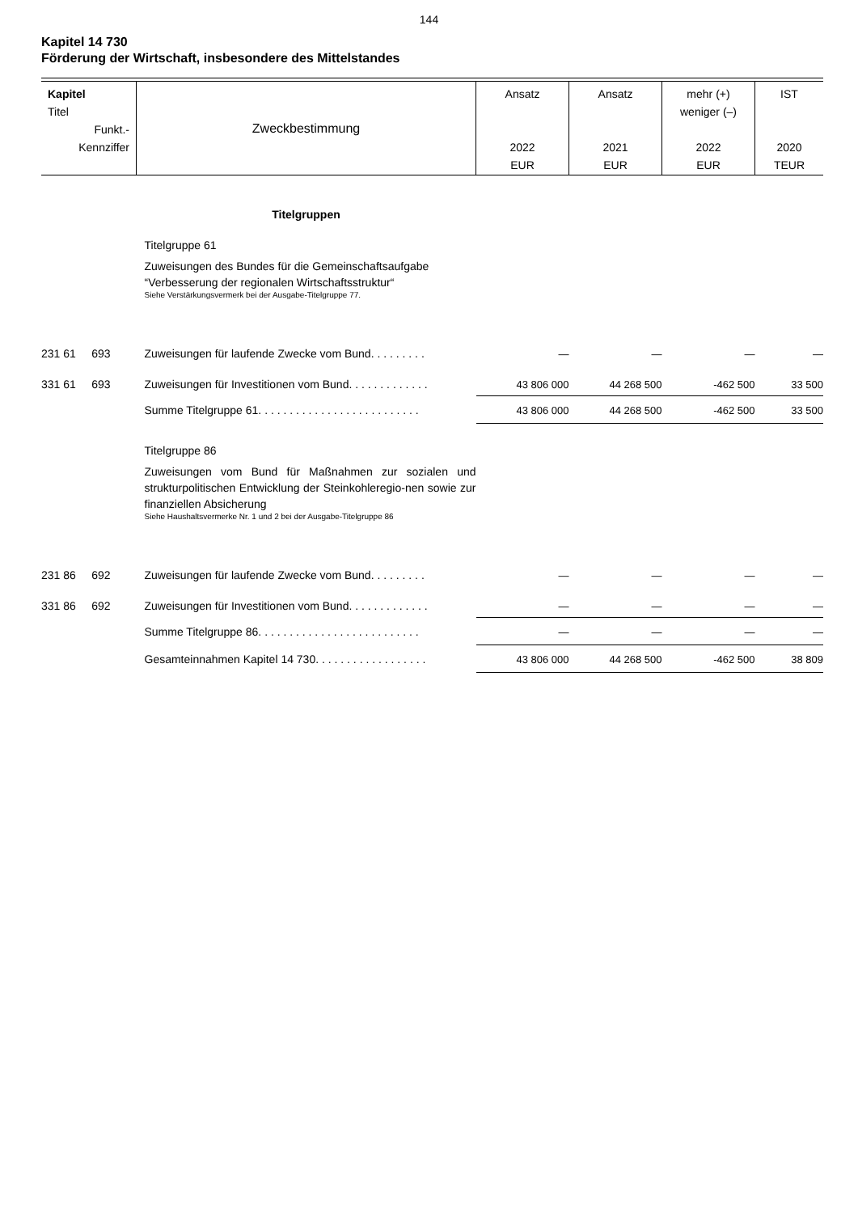144
Kapitel 14 730
Förderung der Wirtschaft, insbesondere des Mittelstandes
| Kapitel Titel Funkt.- Kennziffer | Zweckbestimmung | Ansatz 2022 EUR | Ansatz 2021 EUR | mehr (+) weniger (–) 2022 EUR | IST 2020 TEUR |
| --- | --- | --- | --- | --- | --- |
| | Titelgruppen | | | | |
| | Titelgruppe 61 Zuweisungen des Bundes für die Gemeinschaftsaufgabe “Verbesserung der regionalen Wirtschaftsstruktur“ Siehe Verstärkungsvermerk bei der Ausgabe-Titelgruppe 77. | | | | |
| 231 61 693 | Zuweisungen für laufende Zwecke vom Bund. . . . . . . . . | — | — | — | — |
| 331 61 693 | Zuweisungen für Investitionen vom Bund. . . . . . . . . . . . . | 43 806 000 | 44 268 500 | -462 500 | 33 500 |
| | Summe Titelgruppe 61. . . . . . . . . . . . . . . . . . . . . . . . . . | 43 806 000 | 44 268 500 | -462 500 | 33 500 |
| | Titelgruppe 86 Zuweisungen vom Bund für Maßnahmen zur sozialen und strukturpolitischen Entwicklung der Steinkohleregio-nen sowie zur finanziellen Absicherung Siehe Haushaltsvermerke Nr. 1 und 2 bei der Ausgabe-Titelgruppe 86 | | | | |
| 231 86 692 | Zuweisungen für laufende Zwecke vom Bund. . . . . . . . . | — | — | — | — |
| 331 86 692 | Zuweisungen für Investitionen vom Bund. . . . . . . . . . . . . | — | — | — | — |
| | Summe Titelgruppe 86. . . . . . . . . . . . . . . . . . . . . . . . . . | — | — | — | — |
| | Gesamteinnahmen Kapitel 14 730. . . . . . . . . . . . . . . . . . | 43 806 000 | 44 268 500 | -462 500 | 38 809 |